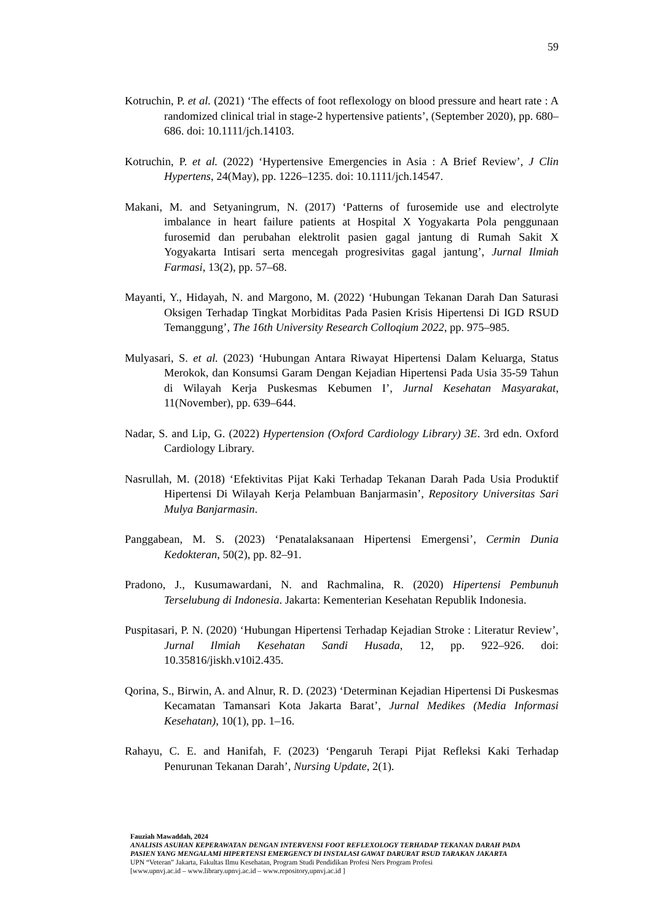59
Kotruchin, P. et al. (2021) ‘The effects of foot reflexology on blood pressure and heart rate : A randomized clinical trial in stage-2 hypertensive patients’, (September 2020), pp. 680–686. doi: 10.1111/jch.14103.
Kotruchin, P. et al. (2022) ‘Hypertensive Emergencies in Asia : A Brief Review’, J Clin Hypertens, 24(May), pp. 1226–1235. doi: 10.1111/jch.14547.
Makani, M. and Setyaningrum, N. (2017) ‘Patterns of furosemide use and electrolyte imbalance in heart failure patients at Hospital X Yogyakarta Pola penggunaan furosemid dan perubahan elektrolit pasien gagal jantung di Rumah Sakit X Yogyakarta Intisari serta mencegah progresivitas gagal jantung’, Jurnal Ilmiah Farmasi, 13(2), pp. 57–68.
Mayanti, Y., Hidayah, N. and Margono, M. (2022) ‘Hubungan Tekanan Darah Dan Saturasi Oksigen Terhadap Tingkat Morbiditas Pada Pasien Krisis Hipertensi Di IGD RSUD Temanggung’, The 16th University Research Colloqium 2022, pp. 975–985.
Mulyasari, S. et al. (2023) ‘Hubungan Antara Riwayat Hipertensi Dalam Keluarga, Status Merokok, dan Konsumsi Garam Dengan Kejadian Hipertensi Pada Usia 35-59 Tahun di Wilayah Kerja Puskesmas Kebumen I’, Jurnal Kesehatan Masyarakat, 11(November), pp. 639–644.
Nadar, S. and Lip, G. (2022) Hypertension (Oxford Cardiology Library) 3E. 3rd edn. Oxford Cardiology Library.
Nasrullah, M. (2018) ‘Efektivitas Pijat Kaki Terhadap Tekanan Darah Pada Usia Produktif Hipertensi Di Wilayah Kerja Pelambuan Banjarmasin’, Repository Universitas Sari Mulya Banjarmasin.
Panggabean, M. S. (2023) ‘Penatalaksanaan Hipertensi Emergensi’, Cermin Dunia Kedokteran, 50(2), pp. 82–91.
Pradono, J., Kusumawardani, N. and Rachmalina, R. (2020) Hipertensi Pembunuh Terselubung di Indonesia. Jakarta: Kementerian Kesehatan Republik Indonesia.
Puspitasari, P. N. (2020) ‘Hubungan Hipertensi Terhadap Kejadian Stroke : Literatur Review’, Jurnal Ilmiah Kesehatan Sandi Husada, 12, pp. 922–926. doi: 10.35816/jiskh.v10i2.435.
Qorina, S., Birwin, A. and Alnur, R. D. (2023) ‘Determinan Kejadian Hipertensi Di Puskesmas Kecamatan Tamansari Kota Jakarta Barat’, Jurnal Medikes (Media Informasi Kesehatan), 10(1), pp. 1–16.
Rahayu, C. E. and Hanifah, F. (2023) ‘Pengaruh Terapi Pijat Refleksi Kaki Terhadap Penurunan Tekanan Darah’, Nursing Update, 2(1).
Fauziah Mawaddah, 2024
ANALISIS ASUHAN KEPERAWATAN DENGAN INTERVENSI FOOT REFLEXOLOGY TERHADAP TEKANAN DARAH PADA PASIEN YANG MENGALAMI HIPERTENSI EMERGENCY DI INSTALASI GAWAT DARURAT RSUD TARAKAN JAKARTA
UPN “Veteran” Jakarta, Fakultas Ilmu Kesehatan, Program Studi Pendidikan Profesi Ners Program Profesi
[www.upnvj.ac.id – www.library.upnvj.ac.id – www.repository,upnvj.ac.id ]